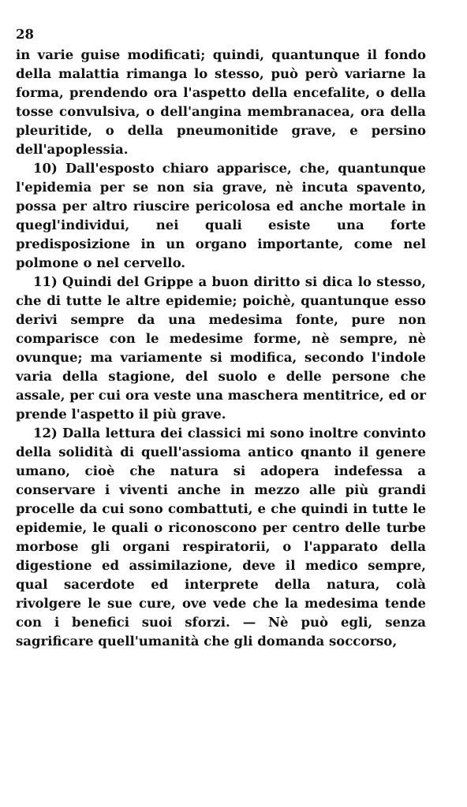28
in varie guise modificati; quindi, quantunque il fondo della malattia rimanga lo stesso, può però variarne la forma, prendendo ora l'aspetto della encefalite, o della tosse convulsiva, o dell'angina membranacea, ora della pleuritide, o della pneumonitide grave, e persino dell'apoplessia.
10) Dall'esposto chiaro apparisce, che, quantunque l'epidemia per se non sia grave, nè incuta spavento, possa per altro riuscire pericolosa ed anche mortale in quegl'individui, nei quali esiste una forte predisposizione in un organo importante, come nel polmone o nel cervello.
11) Quindi del Grippe a buon diritto si dica lo stesso, che di tutte le altre epidemie; poichè, quantunque esso derivi sempre da una medesima fonte, pure non comparisce con le medesime forme, nè sempre, nè ovunque; ma variamente si modifica, secondo l'indole varia della stagione, del suolo e delle persone che assale, per cui ora veste una maschera mentitrice, ed or prende l'aspetto il più grave.
12) Dalla lettura dei classici mi sono inoltre convinto della solidità di quell'assioma antico qnanto il genere umano, cioè che natura si adopera indefessa a conservare i viventi anche in mezzo alle più grandi procelle da cui sono combattuti, e che quindi in tutte le epidemie, le quali o riconoscono per centro delle turbe morbose gli organi respiratorii, o l'apparato della digestione ed assimilazione, deve il medico sempre, qual sacerdote ed interprete della natura, colà rivolgere le sue cure, ove vede che la medesima tende con i benefici suoi sforzi. — Nè può egli, senza sagrificare quell'umanità che gli domanda soccorso,